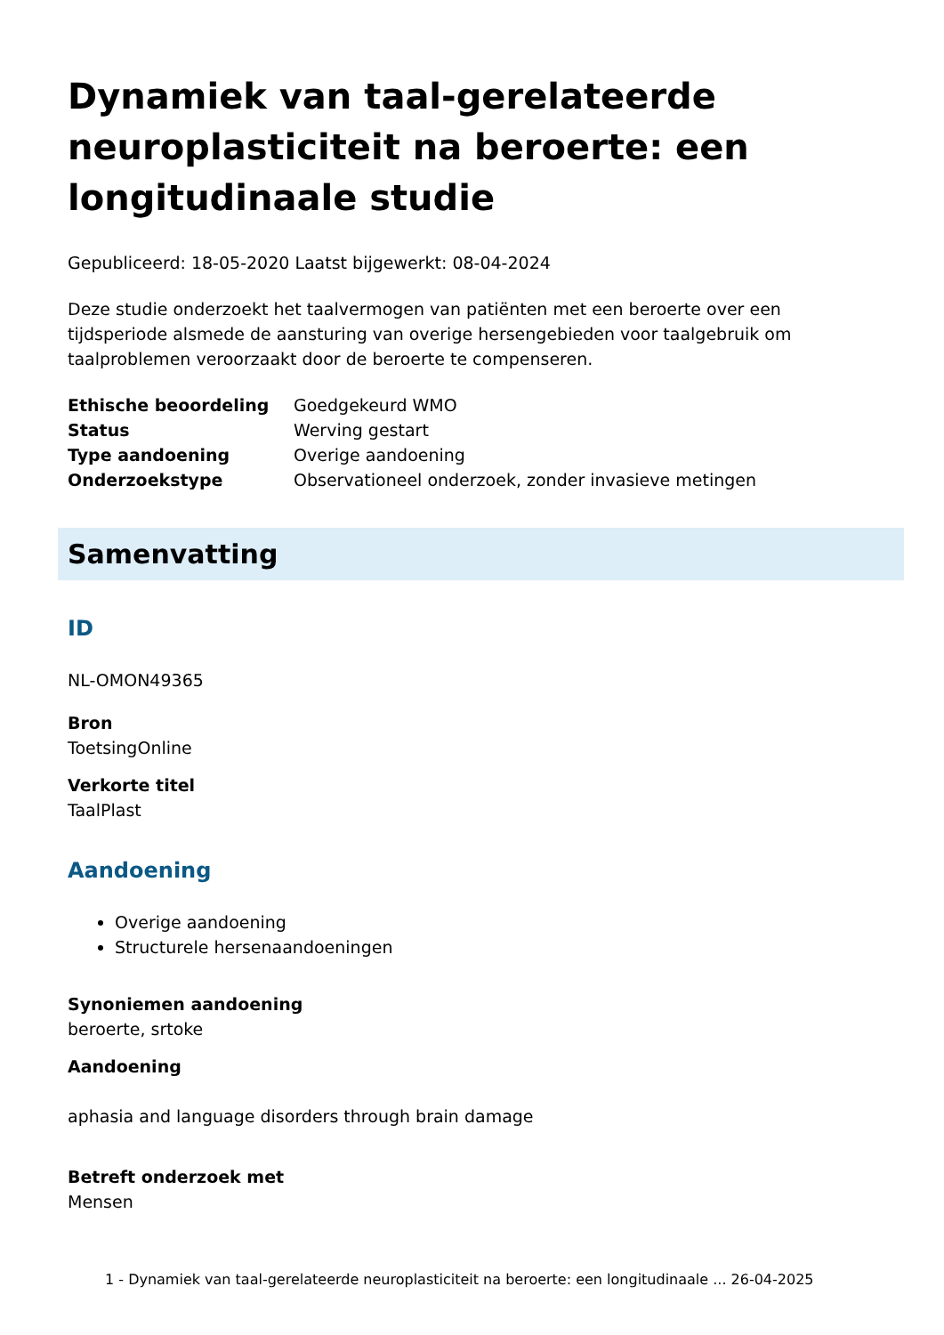Dynamiek van taal-gerelateerde neuroplasticiteit na beroerte: een longitudinaale studie
Gepubliceerd: 18-05-2020 Laatst bijgewerkt: 08-04-2024
Deze studie onderzoekt het taalvermogen van patiënten met een beroerte over een tijdsperiode alsmede de aansturing van overige hersengebieden voor taalgebruik om taalproblemen veroorzaakt door de beroerte te compenseren.
| Ethische beoordeling | Goedgekeurd WMO |
| Status | Werving gestart |
| Type aandoening | Overige aandoening |
| Onderzoekstype | Observationeel onderzoek, zonder invasieve metingen |
Samenvatting
ID
NL-OMON49365
Bron
ToetsingOnline
Verkorte titel
TaalPlast
Aandoening
Overige aandoening
Structurele hersenaandoeningen
Synoniemen aandoening
beroerte, srtoke
Aandoening
aphasia and language disorders through brain damage
Betreft onderzoek met
Mensen
1 - Dynamiek van taal-gerelateerde neuroplasticiteit na beroerte: een longitudinaale ... 26-04-2025